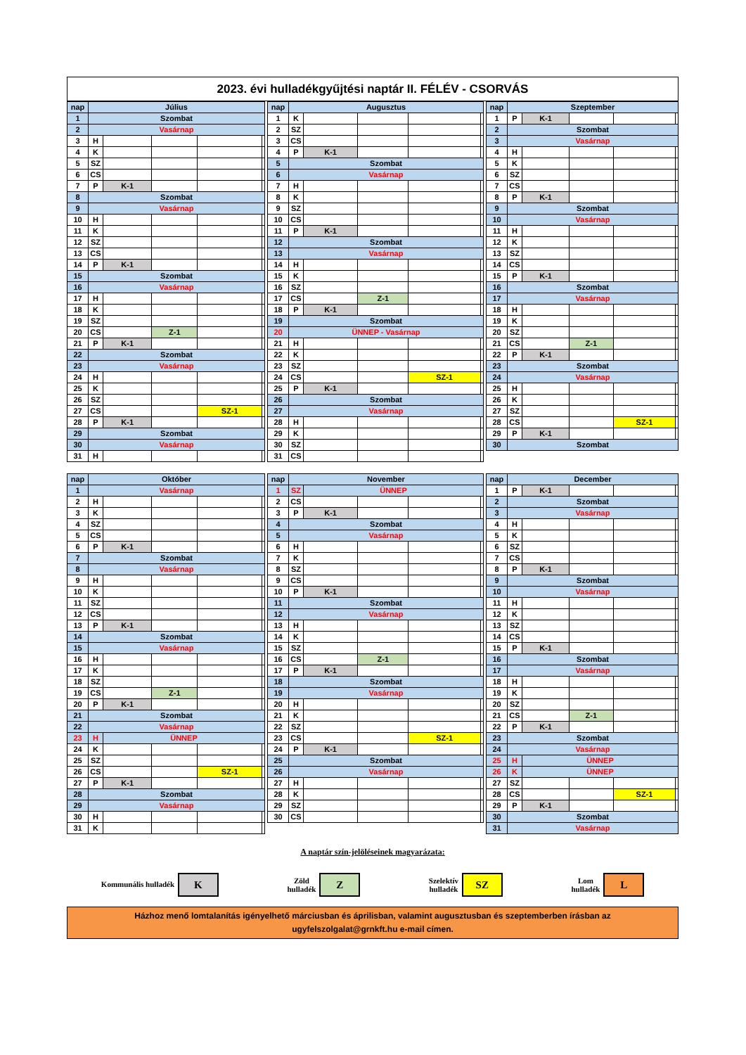2023. évi hulladékgyűjtési naptár II. FÉLÉV - CSORVÁS
| nap | Július | | | | |
| --- | --- | --- | --- | --- | --- |
| 1 | Szombat | | | | |
| 2 | Vasárnap | | | | |
| 3 | H | | | | |
| 4 | K | | | | |
| 5 | SZ | | | | |
| 6 | CS | | | | |
| 7 | P | K-1 | | | |
| 8 | Szombat | | | | |
| 9 | Vasárnap | | | | |
| 10 | H | | | | |
| 11 | K | | | | |
| 12 | SZ | | | | |
| 13 | CS | | | | |
| 14 | P | K-1 | | | |
| 15 | Szombat | | | | |
| 16 | Vasárnap | | | | |
| 17 | H | | | | |
| 18 | K | | | | |
| 19 | SZ | | | | |
| 20 | CS | | Z-1 | | |
| 21 | P | K-1 | | | |
| 22 | Szombat | | | | |
| 23 | Vasárnap | | | | |
| 24 | H | | | | |
| 25 | K | | | | |
| 26 | SZ | | | | |
| 27 | CS | | | SZ-1 | |
| 28 | P | K-1 | | | |
| 29 | Szombat | | | | |
| 30 | Vasárnap | | | | |
| 31 | H | | | | |
| nap | Augusztus | | | | |
| --- | --- | --- | --- | --- | --- |
| 1 | K | | | | |
| 2 | SZ | | | | |
| 3 | CS | | | | |
| 4 | P | K-1 | | | |
| 5 | Szombat | | | | |
| 6 | Vasárnap | | | | |
| 7 | H | | | | |
| 8 | K | | | | |
| 9 | SZ | | | | |
| 10 | CS | | | | |
| 11 | P | K-1 | | | |
| 12 | Szombat | | | | |
| 13 | Vasárnap | | | | |
| 14 | H | | | | |
| 15 | K | | | | |
| 16 | SZ | | | | |
| 17 | CS | | Z-1 | | |
| 18 | P | K-1 | | | |
| 19 | Szombat | | | | |
| 20 | ÜNNEP - Vasárnap | | | | |
| 21 | H | | | | |
| 22 | K | | | | |
| 23 | SZ | | | | |
| 24 | CS | | | SZ-1 | |
| 25 | P | K-1 | | | |
| 26 | Szombat | | | | |
| 27 | Vasárnap | | | | |
| 28 | H | | | | |
| 29 | K | | | | |
| 30 | SZ | | | | |
| 31 | CS | | | | |
| nap | Szeptember | | | | |
| --- | --- | --- | --- | --- | --- |
| 1 | P | K-1 | | | |
| 2 | Szombat | | | | |
| 3 | Vasárnap | | | | |
| 4 | H | | | | |
| 5 | K | | | | |
| 6 | SZ | | | | |
| 7 | CS | | | | |
| 8 | P | K-1 | | | |
| 9 | Szombat | | | | |
| 10 | Vasárnap | | | | |
| 11 | H | | | | |
| 12 | K | | | | |
| 13 | SZ | | | | |
| 14 | CS | | | | |
| 15 | P | K-1 | | | |
| 16 | Szombat | | | | |
| 17 | Vasárnap | | | | |
| 18 | H | | | | |
| 19 | K | | | | |
| 20 | SZ | | | | |
| 21 | CS | | Z-1 | | |
| 22 | P | K-1 | | | |
| 23 | Szombat | | | | |
| 24 | Vasárnap | | | | |
| 25 | H | | | | |
| 26 | K | | | | |
| 27 | SZ | | | | |
| 28 | CS | | | SZ-1 | |
| 29 | P | K-1 | | | |
| 30 | Szombat | | | | |
| nap | Október | | | | |
| --- | --- | --- | --- | --- | --- |
| 1 | Vasárnap | | | | |
| 2 | H | | | | |
| 3 | K | | | | |
| 4 | SZ | | | | |
| 5 | CS | | | | |
| 6 | P | K-1 | | | |
| 7 | Szombat | | | | |
| 8 | Vasárnap | | | | |
| 9 | H | | | | |
| 10 | K | | | | |
| 11 | SZ | | | | |
| 12 | CS | | | | |
| 13 | P | K-1 | | | |
| 14 | Szombat | | | | |
| 15 | Vasárnap | | | | |
| 16 | H | | | | |
| 17 | K | | | | |
| 18 | SZ | | | | |
| 19 | CS | | Z-1 | | |
| 20 | P | K-1 | | | |
| 21 | Szombat | | | | |
| 22 | Vasárnap | | | | |
| 23 | H | ÜNNEP | | | |
| 24 | K | | | | |
| 25 | SZ | | | | |
| 26 | CS | | | SZ-1 | |
| 27 | P | K-1 | | | |
| 28 | Szombat | | | | |
| 29 | Vasárnap | | | | |
| 30 | H | | | | |
| 31 | K | | | | |
| nap | November | | | | |
| --- | --- | --- | --- | --- | --- |
| 1 | SZ | ÜNNEP | | | |
| 2 | CS | | | | |
| 3 | P | K-1 | | | |
| 4 | Szombat | | | | |
| 5 | Vasárnap | | | | |
| 6 | H | | | | |
| 7 | K | | | | |
| 8 | SZ | | | | |
| 9 | CS | | | | |
| 10 | P | K-1 | | | |
| 11 | Szombat | | | | |
| 12 | Vasárnap | | | | |
| 13 | H | | | | |
| 14 | K | | | | |
| 15 | SZ | | | | |
| 16 | CS | | Z-1 | | |
| 17 | P | K-1 | | | |
| 18 | Szombat | | | | |
| 19 | Vasárnap | | | | |
| 20 | H | | | | |
| 21 | K | | | | |
| 22 | SZ | | | | |
| 23 | CS | | | SZ-1 | |
| 24 | P | K-1 | | | |
| 25 | Szombat | | | | |
| 26 | Vasárnap | | | | |
| 27 | H | | | | |
| 28 | K | | | | |
| 29 | SZ | | | | |
| 30 | CS | | | | |
| nap | December | | | | |
| --- | --- | --- | --- | --- | --- |
| 1 | P | K-1 | | | |
| 2 | Szombat | | | | |
| 3 | Vasárnap | | | | |
| 4 | H | | | | |
| 5 | K | | | | |
| 6 | SZ | | | | |
| 7 | CS | | | | |
| 8 | P | K-1 | | | |
| 9 | Szombat | | | | |
| 10 | Vasárnap | | | | |
| 11 | H | | | | |
| 12 | K | | | | |
| 13 | SZ | | | | |
| 14 | CS | | | | |
| 15 | P | K-1 | | | |
| 16 | Szombat | | | | |
| 17 | Vasárnap | | | | |
| 18 | H | | | | |
| 19 | K | | | | |
| 20 | SZ | | | | |
| 21 | CS | | Z-1 | | |
| 22 | P | K-1 | | | |
| 23 | Szombat | | | | |
| 24 | Vasárnap | | | | |
| 25 | H | ÜNNEP | | | |
| 26 | K | ÜNNEP | | | |
| 27 | SZ | | | | |
| 28 | CS | | | SZ-1 | |
| 29 | P | K-1 | | | |
| 30 | Szombat | | | | |
| 31 | Vasárnap | | | | |
A naptár szín-jelöléseinek magyarázata:
Kommunális hulladék K
Zöld
hulladék Z
Szelektív
hulladék SZ
Lom
hulladék L
Házhoz menő lomtalanítás igényelhető márciusban és áprilisban, valamint augusztusban és szeptemberben írásban az ugyfelszolgalat@grnkft.hu e-mail címen.